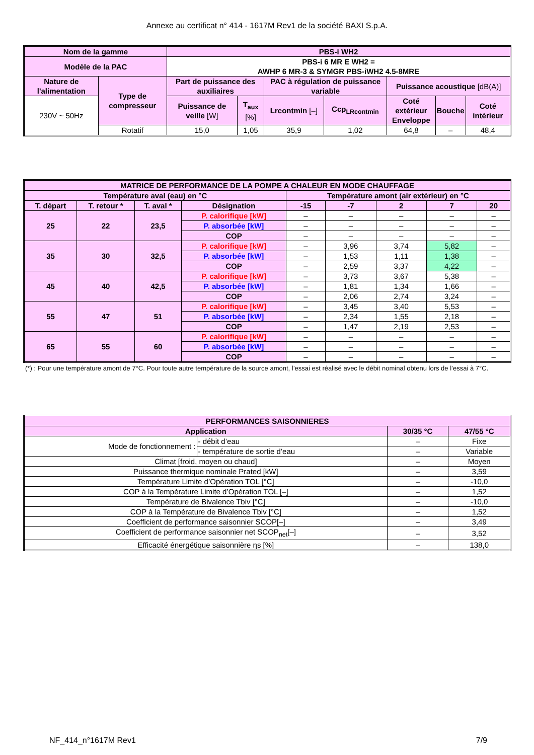Annexe au certificat n° 414 - 1617M Rev1 de la société BAXI S.p.A.
| Nom de la gamme | | PBS-i WH2 | | | | | | |
| --- | --- | --- | --- | --- | --- | --- | --- | --- |
| Modèle de la PAC | | PBS-i 6 MR E WH2 = AWHP 6 MR-3 & SYMGR PBS-iWH2 4.5-8MRE | | | | | | |
| Nature de l'alimentation | Type de compresseur | Part de puissance des auxiliaires | | PAC à régulation de puissance variable | | Puissance acoustique [dB(A)] | | |
| 230V ~ 50Hz | | Puissance de veille [W] | T<sub>aux</sub> [%] | Lrcontmin [–] | Ccp<sub>LRcontmin</sub> | Coté extérieur Enveloppe | Bouche | Coté intérieur |
| | Rotatif | 15,0 | 1,05 | 35,9 | 1,02 | 64,8 | – | 48,4 |
| MATRICE DE PERFORMANCE DE LA POMPE A CHALEUR EN MODE CHAUFFAGE | | | | | | | | |
| --- | --- | --- | --- | --- | --- | --- | --- | --- |
| Température aval (eau) en °C | | | | Température amont (air extérieur) en °C | | | | |
| T. départ | T. retour * | T. aval * | Désignation | -15 | -7 | 2 | 7 | 20 |
| 25 | 22 | 23,5 | P. calorifique [kW] | – | – | – | – | – |
| | | | P. absorbée [kW] | – | – | – | – | – |
| | | | COP | – | – | – | – | – |
| 35 | 30 | 32,5 | P. calorifique [kW] | – | 3,96 | 3,74 | 5,82 | – |
| | | | P. absorbée [kW] | – | 1,53 | 1,11 | 1,38 | – |
| | | | COP | – | 2,59 | 3,37 | 4,22 | – |
| 45 | 40 | 42,5 | P. calorifique [kW] | – | 3,73 | 3,67 | 5,38 | – |
| | | | P. absorbée [kW] | – | 1,81 | 1,34 | 1,66 | – |
| | | | COP | – | 2,06 | 2,74 | 3,24 | – |
| 55 | 47 | 51 | P. calorifique [kW] | – | 3,45 | 3,40 | 5,53 | – |
| | | | P. absorbée [kW] | – | 2,34 | 1,55 | 2,18 | – |
| | | | COP | – | 1,47 | 2,19 | 2,53 | – |
| 65 | 55 | 60 | P. calorifique [kW] | – | – | – | – | – |
| | | | P. absorbée [kW] | – | – | – | – | – |
| | | | COP | – | – | – | – | – |
(*) : Pour une température amont de 7°C. Pour toute autre température de la source amont, l’essai est réalisé avec le débit nominal obtenu lors de l’essai à 7°C.
| PERFORMANCES SAISONNIERES | | | |
| --- | --- | --- | --- |
| Application | | 30/35 °C | 47/55 °C |
| Mode de fonctionnement : | - débit d’eau | – | Fixe |
| | - température de sortie d’eau | – | Variable |
| Climat [froid, moyen ou chaud] | | – | Moyen |
| Puissance thermique nominale Prated [kW] | | – | 3,59 |
| Température Limite d’Opération TOL [°C] | | – | -10,0 |
| COP à la Température Limite d’Opération TOL [–] | | – | 1,52 |
| Température de Bivalence Tbiv [°C] | | – | -10,0 |
| COP à la Température de Bivalence Tbiv [°C] | | – | 1,52 |
| Coefficient de performance saisonnier SCOP[–] | | – | 3,49 |
| Coefficient de performance saisonnier net SCOP<sub>net</sub>[–] | | – | 3,52 |
| Efficacité énergétique saisonnière ηs [%] | | – | 138,0 |
NF_414_n°1617M Rev1 7/9